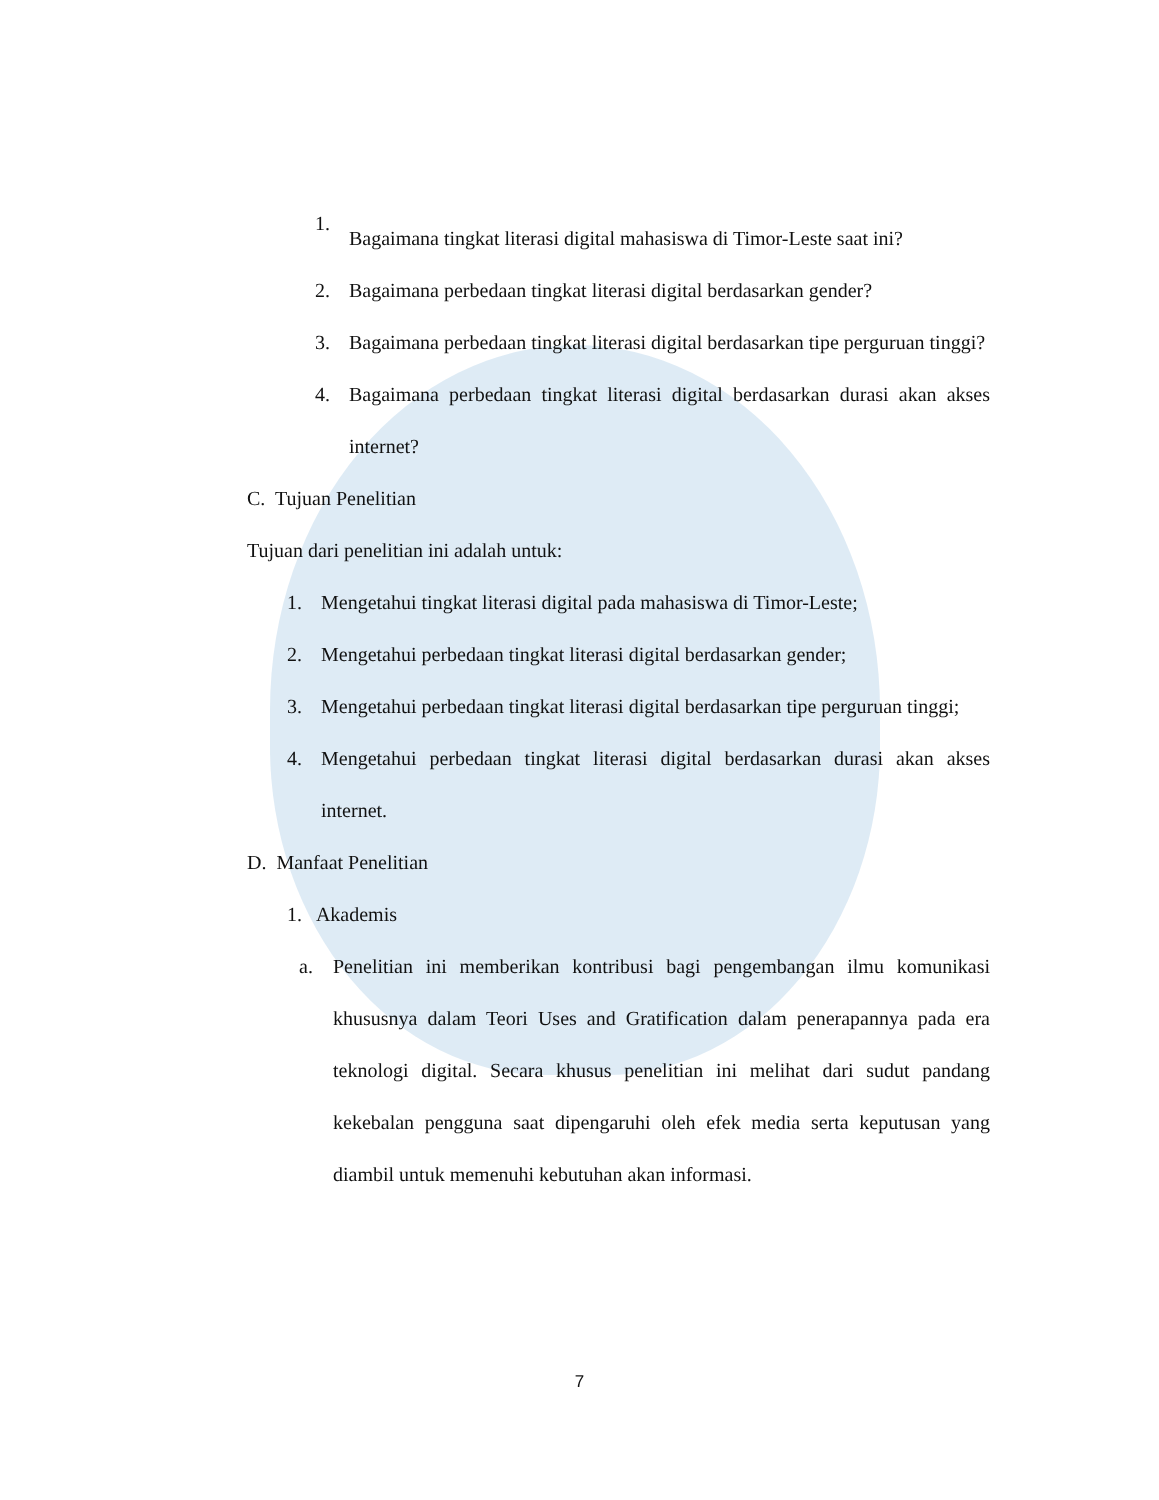1.
Bagaimana tingkat literasi digital mahasiswa di Timor-Leste saat ini?
2. Bagaimana perbedaan tingkat literasi digital berdasarkan gender?
3. Bagaimana perbedaan tingkat literasi digital berdasarkan tipe perguruan tinggi?
4. Bagaimana perbedaan tingkat literasi digital berdasarkan durasi akan akses internet?
C. Tujuan Penelitian
Tujuan dari penelitian ini adalah untuk:
1. Mengetahui tingkat literasi digital pada mahasiswa di Timor-Leste;
2. Mengetahui perbedaan tingkat literasi digital berdasarkan gender;
3. Mengetahui perbedaan tingkat literasi digital berdasarkan tipe perguruan tinggi;
4. Mengetahui perbedaan tingkat literasi digital berdasarkan durasi akan akses internet.
D. Manfaat Penelitian
1. Akademis
a. Penelitian ini memberikan kontribusi bagi pengembangan ilmu komunikasi khususnya dalam Teori Uses and Gratification dalam penerapannya pada era teknologi digital. Secara khusus penelitian ini melihat dari sudut pandang kekebalan pengguna saat dipengaruhi oleh efek media serta keputusan yang diambil untuk memenuhi kebutuhan akan informasi.
7